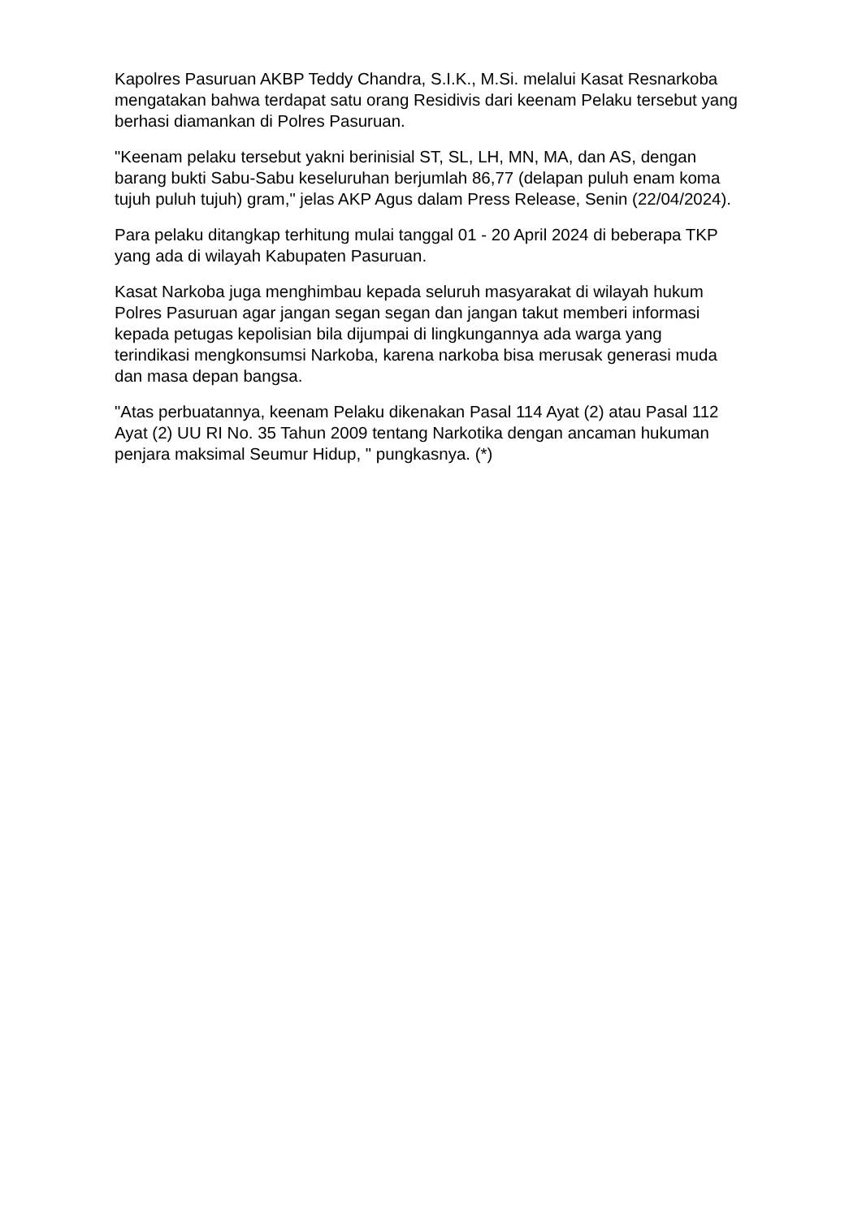Kapolres Pasuruan AKBP Teddy Chandra, S.I.K., M.Si. melalui Kasat Resnarkoba mengatakan bahwa terdapat satu orang Residivis dari keenam Pelaku tersebut yang berhasi diamankan di Polres Pasuruan.
"Keenam pelaku tersebut yakni berinisial ST, SL, LH, MN, MA, dan AS, dengan barang bukti Sabu-Sabu keseluruhan berjumlah 86,77 (delapan puluh enam koma tujuh puluh tujuh) gram," jelas AKP Agus dalam Press Release, Senin (22/04/2024).
Para pelaku ditangkap terhitung mulai tanggal 01 - 20 April 2024 di beberapa TKP yang ada di wilayah Kabupaten Pasuruan.
Kasat Narkoba juga menghimbau kepada seluruh masyarakat di wilayah hukum Polres Pasuruan agar jangan segan segan dan jangan takut memberi informasi kepada petugas kepolisian bila dijumpai di lingkungannya ada warga yang terindikasi mengkonsumsi Narkoba, karena narkoba bisa merusak generasi muda dan masa depan bangsa.
"Atas perbuatannya, keenam Pelaku dikenakan Pasal 114 Ayat (2) atau Pasal 112 Ayat (2) UU RI No. 35 Tahun 2009 tentang Narkotika dengan ancaman hukuman penjara maksimal Seumur Hidup, " pungkasnya. (*)